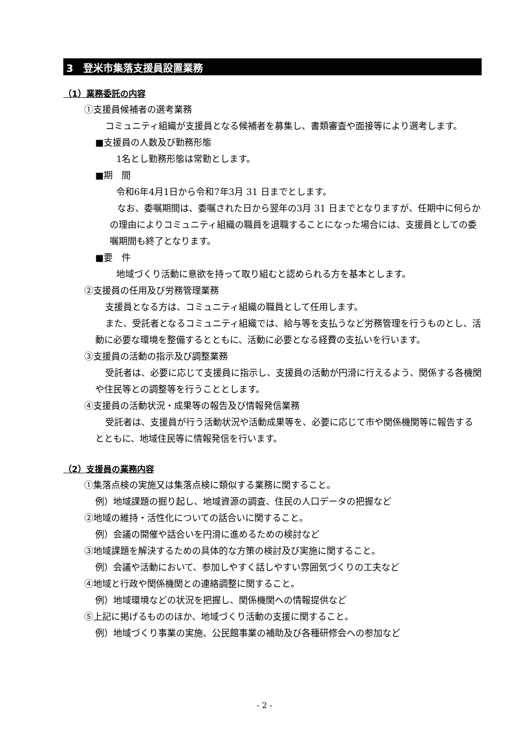3　登米市集落支援員設置業務
（1）業務委託の内容
①支援員候補者の選考業務
コミュニティ組織が支援員となる候補者を募集し、書類審査や面接等により選考します。
■支援員の人数及び勤務形態
1名とし勤務形態は常勤とします。
■期　間
令和6年4月1日から令和7年3月 31 日までとします。
なお、委嘱期間は、委嘱された日から翌年の3月 31 日までとなりますが、任期中に何らかの理由によりコミュニティ組織の職員を退職することになった場合には、支援員としての委嘱期間も終了となります。
■要　件
地域づくり活動に意欲を持って取り組むと認められる方を基本とします。
②支援員の任用及び労務管理業務
支援員となる方は、コミュニティ組織の職員として任用します。
また、受託者となるコミュニティ組織では、給与等を支払うなど労務管理を行うものとし、活動に必要な環境を整備するとともに、活動に必要となる経費の支払いを行います。
③支援員の活動の指示及び調整業務
受託者は、必要に応じて支援員に指示し、支援員の活動が円滑に行えるよう、関係する各機関や住民等との調整等を行うこととします。
④支援員の活動状況・成果等の報告及び情報発信業務
受託者は、支援員が行う活動状況や活動成果等を、必要に応じて市や関係機関等に報告するとともに、地域住民等に情報発信を行います。
（2）支援員の業務内容
①集落点検の実施又は集落点検に類似する業務に関すること。
例）地域課題の掘り起し、地域資源の調査、住民の人口データの把握など
②地域の維持・活性化についての話合いに関すること。
例）会議の開催や話合いを円滑に進めるための検討など
③地域課題を解決するための具体的な方策の検討及び実施に関すること。
例）会議や活動において、参加しやすく話しやすい雰囲気づくりの工夫など
④地域と行政や関係機関との連絡調整に関すること。
例）地域環境などの状況を把握し、関係機関への情報提供など
⑤上記に掲げるもののほか、地域づくり活動の支援に関すること。
例）地域づくり事業の実施、公民館事業の補助及び各種研修会への参加など
- 2 -